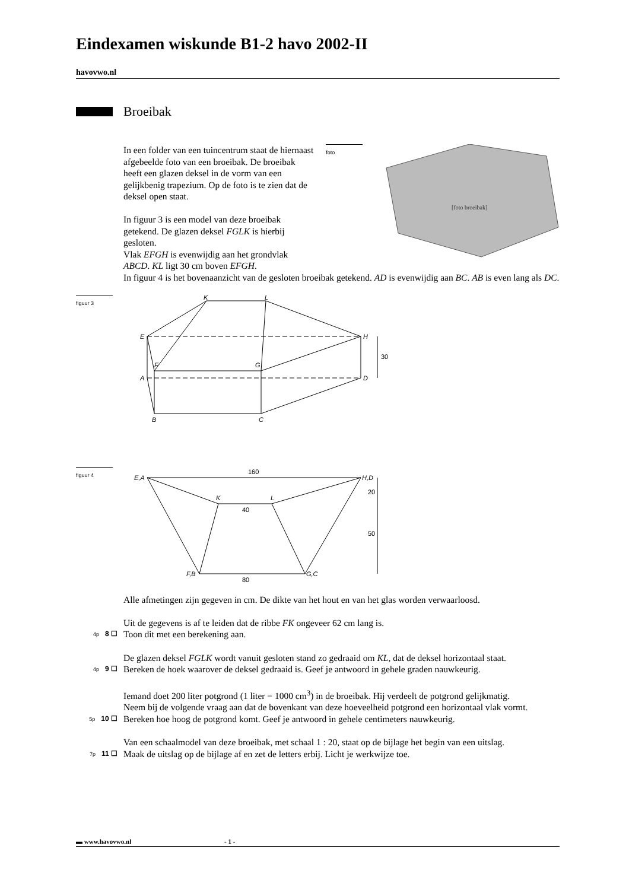Eindexamen wiskunde B1-2 havo 2002-II
havovwo.nl
Broeibak
In een folder van een tuincentrum staat de hiernaast afgebeelde foto van een broeibak. De broeibak heeft een glazen deksel in de vorm van een gelijkbenig trapezium. Op de foto is te zien dat de deksel open staat.
In figuur 3 is een model van deze broeibak getekend. De glazen deksel FGLK is hierbij gesloten.
Vlak EFGH is evenwijdig aan het grondvlak ABCD. KL ligt 30 cm boven EFGH.
foto
[foto broeibak]
In figuur 4 is het bovenaanzicht van de gesloten broeibak getekend. AD is evenwijdig aan BC. AB is even lang als DC.
figuur 3
K
L
E
H
F
G
A
D
B
C
30
figuur 4
E,A
H,D
K
L
F,B
G,C
160
40
80
20
50
Alle afmetingen zijn gegeven in cm. De dikte van het hout en van het glas worden verwaarloosd.
Uit de gegevens is af te leiden dat de ribbe FK ongeveer 62 cm lang is.
4p 8 ☐
Toon dit met een berekening aan.
De glazen deksel FGLK wordt vanuit gesloten stand zo gedraaid om KL, dat de deksel horizontaal staat.
4p 9 ☐
Bereken de hoek waarover de deksel gedraaid is. Geef je antwoord in gehele graden nauwkeurig.
Iemand doet 200 liter potgrond (1 liter = 1000 cm<sup>3</sup>) in de broeibak. Hij verdeelt de potgrond gelijkmatig.
Neem bij de volgende vraag aan dat de bovenkant van deze hoeveelheid potgrond een horizontaal vlak vormt.
5p 10 ☐
Bereken hoe hoog de potgrond komt. Geef je antwoord in gehele centimeters nauwkeurig.
Van een schaalmodel van deze broeibak, met schaal 1 : 20, staat op de bijlage het begin van een uitslag.
7p 11 ☐
Maak de uitslag op de bijlage af en zet de letters erbij. Licht je werkwijze toe.
▬ www.havovwo.nl - 1 -